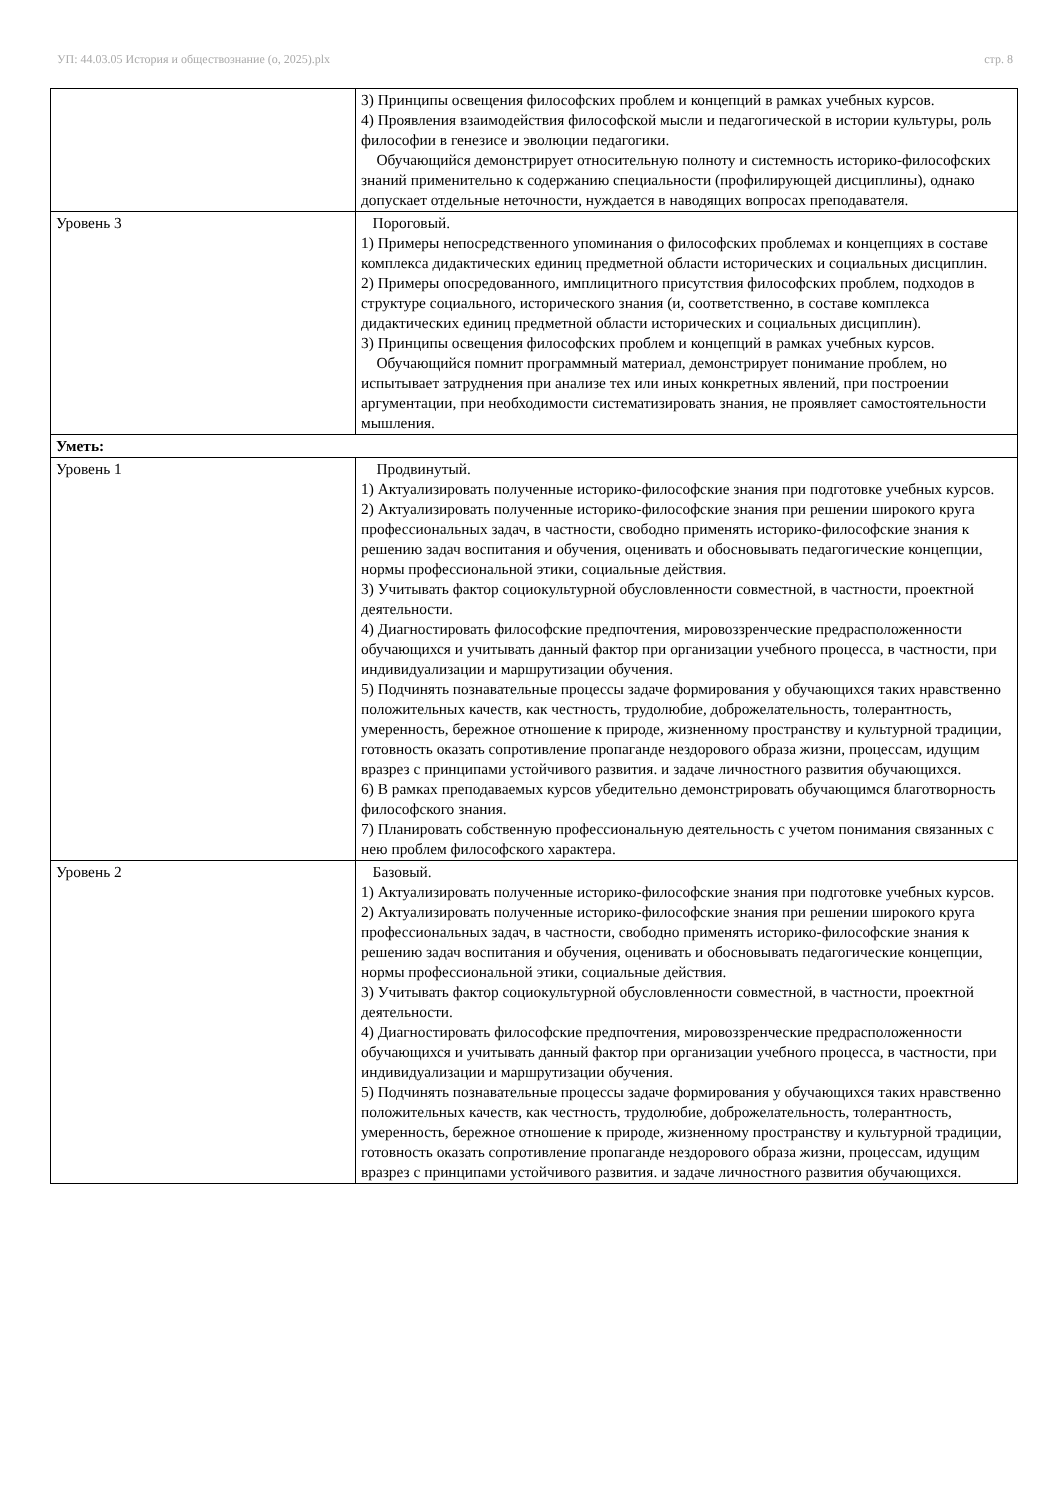УП: 44.03.05 История и обществознание (о, 2025).plx стр. 8
| | 3) Принципы освещения философских проблем и концепций в рамках учебных курсов. 4) Проявления взаимодействия философской мысли и педагогической в истории культуры, роль философии в генезисе и эволюции педагогики. Обучающийся демонстрирует относительную полноту и системность историко-философских знаний применительно к содержанию специальности (профилирующей дисциплины), однако допускает отдельные неточности, нуждается в наводящих вопросах преподавателя. |
| Уровень 3 | Пороговый. 1) Примеры непосредственного упоминания о философских проблемах и концепциях в составе комплекса дидактических единиц предметной области исторических и социальных дисциплин. 2) Примеры опосредованного, имплицитного присутствия философских проблем, подходов в структуре социального, исторического знания (и, соответственно, в составе комплекса дидактических единиц предметной области исторических и социальных дисциплин). 3) Принципы освещения философских проблем и концепций в рамках учебных курсов. Обучающийся помнит программный материал, демонстрирует понимание проблем, но испытывает затруднения при анализе тех или иных конкретных явлений, при построении аргументации, при необходимости систематизировать знания, не проявляет самостоятельности мышления. |
| Уметь: | |
| Уровень 1 | Продвинутый. 1) Актуализировать полученные историко-философские знания при подготовке учебных курсов. 2) Актуализировать полученные историко-философские знания при решении широкого круга профессиональных задач, в частности, свободно применять историко-философские знания к решению задач воспитания и обучения, оценивать и обосновывать педагогические концепции, нормы профессиональной этики, социальные действия. 3) Учитывать фактор социокультурной обусловленности совместной, в частности, проектной деятельности. 4) Диагностировать философские предпочтения, мировоззренческие предрасположенности обучающихся и учитывать данный фактор при организации учебного процесса, в частности, при индивидуализации и маршрутизации обучения. 5) Подчинять познавательные процессы задаче формирования у обучающихся таких нравственно положительных качеств, как честность, трудолюбие, доброжелательность, толерантность, умеренность, бережное отношение к природе, жизненному пространству и культурной традиции, готовность оказать сопротивление пропаганде нездорового образа жизни, процессам, идущим вразрез с принципами устойчивого развития. и задаче личностного развития обучающихся. 6) В рамках преподаваемых курсов убедительно демонстрировать обучающимся благотворность философского знания. 7) Планировать собственную профессиональную деятельность с учетом понимания связанных с нею проблем философского характера. |
| Уровень 2 | Базовый. 1) Актуализировать полученные историко-философские знания при подготовке учебных курсов. 2) Актуализировать полученные историко-философские знания при решении широкого круга профессиональных задач, в частности, свободно применять историко-философские знания к решению задач воспитания и обучения, оценивать и обосновывать педагогические концепции, нормы профессиональной этики, социальные действия. 3) Учитывать фактор социокультурной обусловленности совместной, в частности, проектной деятельности. 4) Диагностировать философские предпочтения, мировоззренческие предрасположенности обучающихся и учитывать данный фактор при организации учебного процесса, в частности, при индивидуализации и маршрутизации обучения. 5) Подчинять познавательные процессы задаче формирования у обучающихся таких нравственно положительных качеств, как честность, трудолюбие, доброжелательность, толерантность, умеренность, бережное отношение к природе, жизненному пространству и культурной традиции, готовность оказать сопротивление пропаганде нездорового образа жизни, процессам, идущим вразрез с принципами устойчивого развития. и задаче личностного развития обучающихся. |